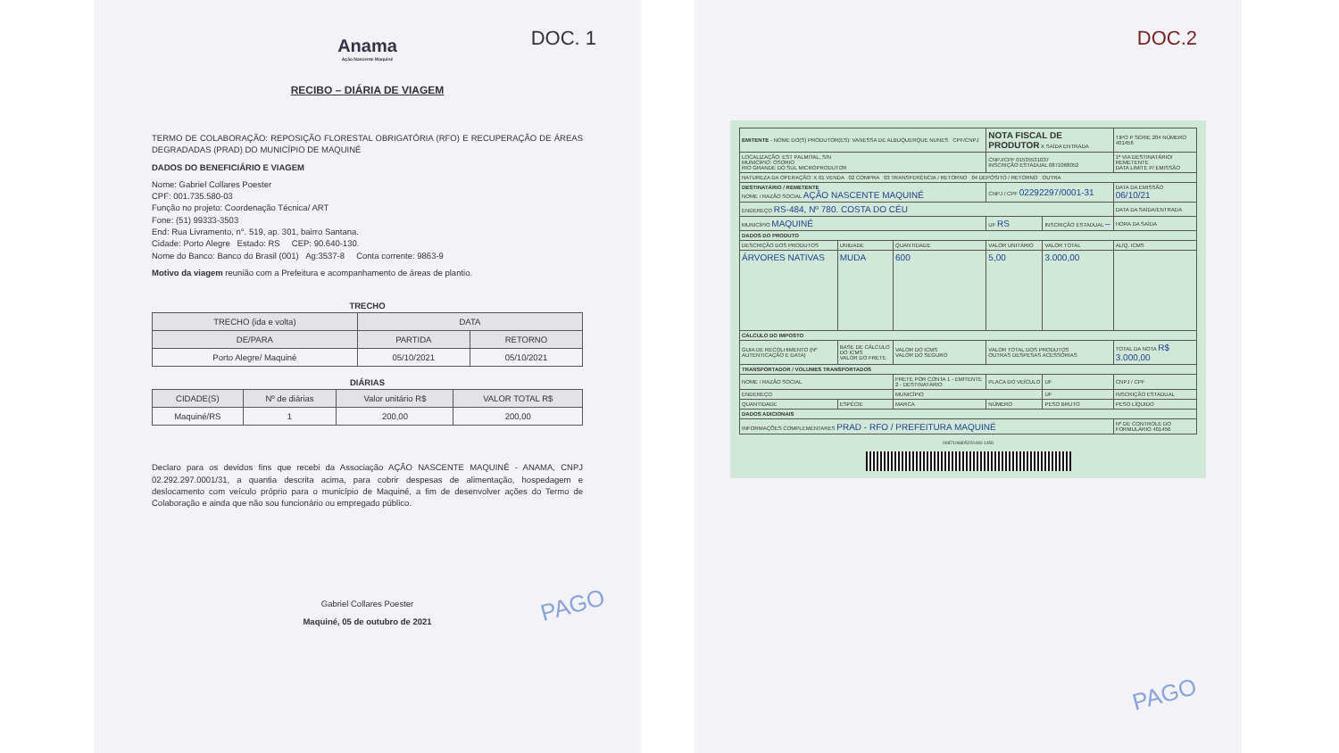DOC. 1
Anama
Ação Nascente Maquiné
RECIBO – DIÁRIA DE VIAGEM
TERMO DE COLABORAÇÃO: REPOSIÇÃO FLORESTAL OBRIGATÓRIA (RFO) E RECUPERAÇÃO DE ÁREAS DEGRADADAS (PRAD) DO MUNICÍPIO DE MAQUINÉ
DADOS DO BENEFICIÁRIO E VIAGEM
Nome: Gabriel Collares Poester
CPF: 001.735.580-03
Função no projeto: Coordenação Técnica/ ART
Fone: (51) 99333-3503
End: Rua Livramento, n°. 519, ap. 301, bairro Santana.
Cidade: Porto Alegre Estado: RS CEP: 90.640-130.
Nome do Banco: Banco do Brasil (001) Ag:3537-8 Conta corrente: 9863-9
Motivo da viagem reunião com a Prefeitura e acompanhamento de áreas de plantio.
TRECHO
| TRECHO (ida e volta) | DATA | |
| --- | --- | --- |
| DE/PARA | PARTIDA | RETORNO |
| Porto Alegre/ Maquiné | 05/10/2021 | 05/10/2021 |
DIÁRIAS
| CIDADE(S) | Nº de diárias | Valor unitário R$ | VALOR TOTAL R$ |
| --- | --- | --- | --- |
| Maquiné/RS | 1 | 200,00 | 200,00 |
Declaro para os devidos fins que recebi da Associação AÇÃO NASCENTE MAQUINÉ - ANAMA, CNPJ 02.292.297.0001/31, a quantia descrita acima, para cobrir despesas de alimentação, hospedagem e deslocamento com veículo próprio para o município de Maquiné, a fim de desenvolver ações do Termo de Colaboração e ainda que não sou funcionário ou empregado público.
Gabriel Collares Poester
Maquiné, 05 de outubro de 2021
PAGO
DOC.2
| EMITENTE - NOME DO(S) PRODUTOR(ES): VANESSA DE ALBUQUERQUE NUNES CPF/CNPJ | | | NOTA FISCAL DE PRODUTOR X SAÍDA ENTRADA | | TIPO P SÉRIE 204 NÚMERO 401456 |
| LOCALIZAÇÃO: EST PALMITAL, S/N MUNICÍPIO: OSORIO RIO GRANDE DO SUL MICROPRODUTOR | | | CNPJ/CPF 01535531037 INSCRIÇÃO ESTADUAL 0871068052 | | 1ª VIA DESTINATÁRIO/ REMETENTE DATA LIMITE P/ EMISSÃO |
| NATUREZA DA OPERAÇÃO: X 01 VENDA 02 COMPRA 03 TRANSFERÊNCIA / RETORNO 04 DEPÓSITO / RETORNO OUTRA | | | | | |
| DESTINATÁRIO / REMETENTE NOME / RAZÃO SOCIAL AÇÃO NASCENTE MAQUINÉ | | | CNPJ / CPF 02292297/0001-31 | | DATA DA EMISSÃO 06/10/21 |
| ENDEREÇO RS-484, Nº 780. COSTA DO CÉU | | | | | DATA DA SAÍDA/ENTRADA |
| MUNICÍPIO MAQUINÉ | | | UF RS | INSCRIÇÃO ESTADUAL – | HORA DA SAÍDA |
| DADOS DO PRODUTO | | | | | |
| DESCRIÇÃO DOS PRODUTOS | UNIDADE | QUANTIDADE | VALOR UNITÁRIO | VALOR TOTAL | ALÍQ. ICMS |
| ÁRVORES NATIVAS | MUDA | 600 | 5,00 | 3.000,00 | |
| CÁLCULO DO IMPOSTO | | | | | |
| GUIA DE RECOLHIMENTO (Nº AUTENTICAÇÃO E DATA) | BASE DE CÁLCULO DO ICMS VALOR DO FRETE | VALOR DO ICMS VALOR DO SEGURO | VALOR TOTAL DOS PRODUTOS OUTRAS DESPESAS ACESSÓRIAS | | TOTAL DA NOTA R$ 3.000,00 |
| TRANSPORTADOR / VOLUMES TRANSPORTADOS | | | | | |
| NOME / RAZÃO SOCIAL | | FRETE POR CONTA 1 - EMITENTE 2 - DESTINATÁRIO | PLACA DO VEÍCULO | UF | CNPJ / CPF |
| ENDEREÇO | | MUNICÍPIO | | UF | INSCRIÇÃO ESTADUAL |
| QUANTIDADE | ESPÉCIE | MARCA | NÚMERO | PESO BRUTO | PESO LÍQUIDO |
| DADOS ADICIONAIS | | | | | |
| INFORMAÇÕES COMPLEMENTARES PRAD - RFO / PREFEITURA MAQUINÉ | | | | | Nº DE CONTROLE DO FORMULÁRIO 401456 |
0087106805220440 1456
PAGO